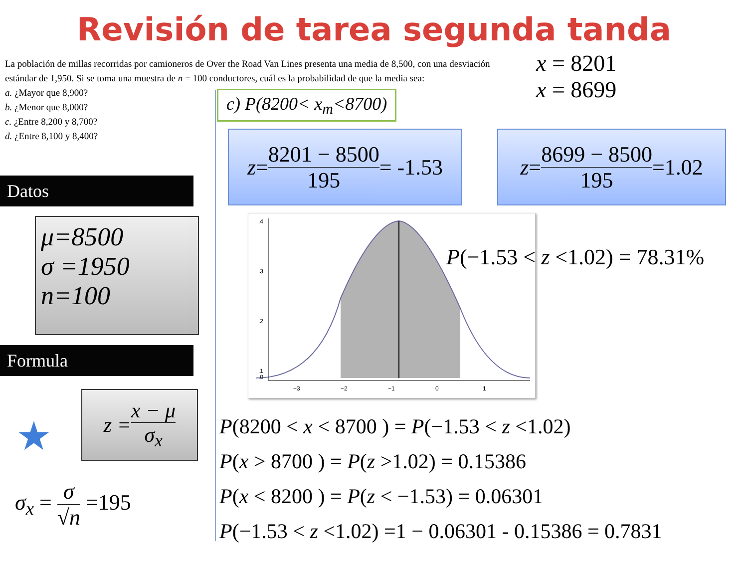Revisión de tarea segunda tanda
La población de millas recorridas por camioneros de Over the Road Van Lines presenta una media de 8,500, con una desviación estándar de 1,950. Si se toma una muestra de n = 100 conductores, cuál es la probabilidad de que la media sea:
a. ¿Mayor que 8,900?
b. ¿Menor que 8,000?
c. ¿Entre 8,200 y 8,700?
d. ¿Entre 8,100 y 8,400?
Datos
μ=8500
σ =1950
n=100
Formula
★
z = x − μ σ<sub>x</sub>
σ<sub>x</sub> = σ √n =195
c) P(8200< x<sub>m</sub><8700)
x = 8201
x = 8699
z = 8201 − 8500 195 = -1.53
z = 8699 − 8500 195 =1.02
.4
.3
.2
.1
.0
−3
−2
−1
0
1
P(−1.53 < z <1.02) = 78.31%
P(8200 < x < 8700 ) = P(−1.53 < z <1.02)
P(x > 8700 ) = P(z >1.02) = 0.15386
P(x < 8200 ) = P(z < −1.53) = 0.06301
P(−1.53 < z <1.02) =1 − 0.06301 - 0.15386 = 0.7831